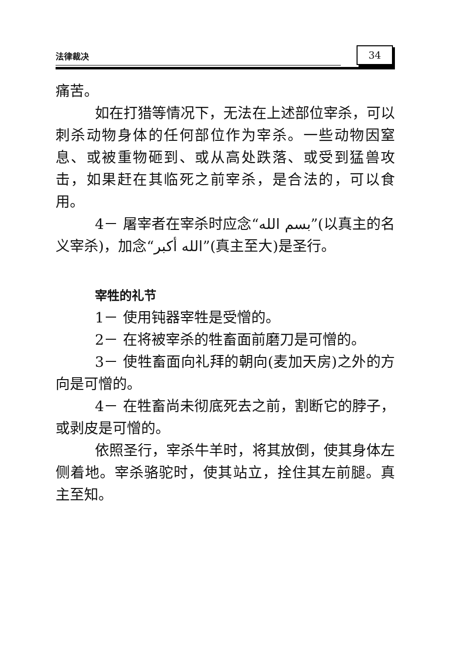法律裁决 34
痛苦。
如在打猎等情况下，无法在上述部位宰杀，可以刺杀动物身体的任何部位作为宰杀。一些动物因窒息、或被重物砸到、或从高处跌落、或受到猛兽攻击，如果赶在其临死之前宰杀，是合法的，可以食用。
4－ 屠宰者在宰杀时应念“بسم الله”(以真主的名义宰杀)，加念“الله أكبر”(真主至大)是圣行。
宰牲的礼节
1－ 使用钝器宰牲是受憎的。
2－ 在将被宰杀的牲畜面前磨刀是可憎的。
3－ 使牲畜面向礼拜的朝向(麦加天房)之外的方向是可憎的。
4－ 在牲畜尚未彻底死去之前，割断它的脖子，或剥皮是可憎的。
依照圣行，宰杀牛羊时，将其放倒，使其身体左侧着地。宰杀骆驼时，使其站立，拴住其左前腿。真主至知。